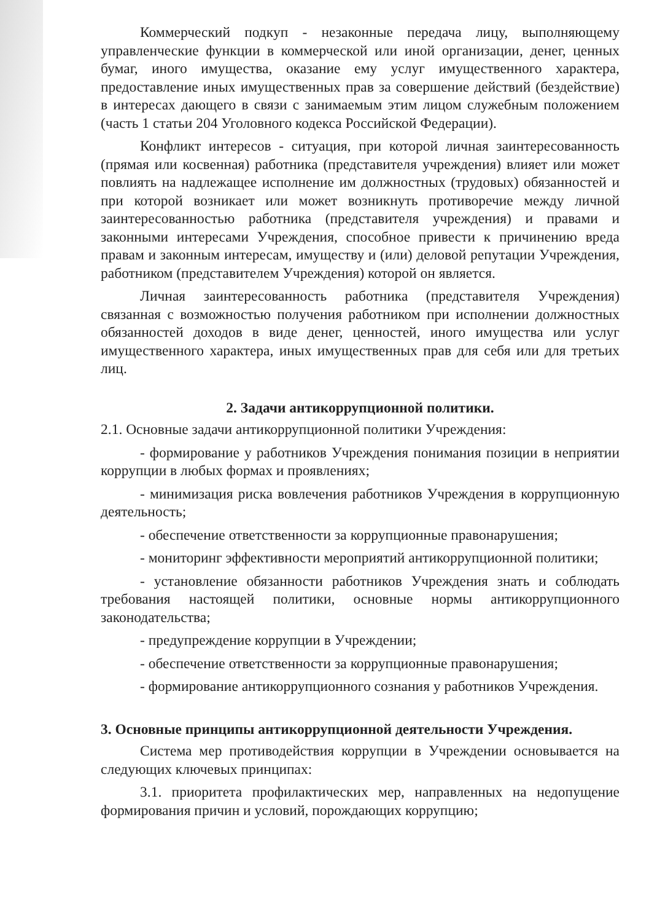Коммерческий подкуп - незаконные передача лицу, выполняющему управленческие функции в коммерческой или иной организации, денег, ценных бумаг, иного имущества, оказание ему услуг имущественного характера, предоставление иных имущественных прав за совершение действий (бездействие) в интересах дающего в связи с занимаемым этим лицом служебным положением (часть 1 статьи 204 Уголовного кодекса Российской Федерации).
Конфликт интересов - ситуация, при которой личная заинтересованность (прямая или косвенная) работника (представителя учреждения) влияет или может повлиять на надлежащее исполнение им должностных (трудовых) обязанностей и при которой возникает или может возникнуть противоречие между личной заинтересованностью работника (представителя учреждения) и правами и законными интересами Учреждения, способное привести к причинению вреда правам и законным интересам, имуществу и (или) деловой репутации Учреждения, работником (представителем Учреждения) которой он является.
Личная заинтересованность работника (представителя Учреждения) связанная с возможностью получения работником при исполнении должностных обязанностей доходов в виде денег, ценностей, иного имущества или услуг имущественного характера, иных имущественных прав для себя или для третьих лиц.
2. Задачи антикоррупционной политики.
2.1. Основные задачи антикоррупционной политики Учреждения:
- формирование у работников Учреждения понимания позиции в неприятии коррупции в любых формах и проявлениях;
- минимизация риска вовлечения работников Учреждения в коррупционную деятельность;
- обеспечение ответственности за коррупционные правонарушения;
- мониторинг эффективности мероприятий антикоррупционной политики;
- установление обязанности работников Учреждения знать и соблюдать требования настоящей политики, основные нормы антикоррупционного законодательства;
- предупреждение коррупции в Учреждении;
- обеспечение ответственности за коррупционные правонарушения;
- формирование антикоррупционного сознания у работников Учреждения.
3. Основные принципы антикоррупционной деятельности Учреждения.
Система мер противодействия коррупции в Учреждении основывается на следующих ключевых принципах:
3.1. приоритета профилактических мер, направленных на недопущение формирования причин и условий, порождающих коррупцию;